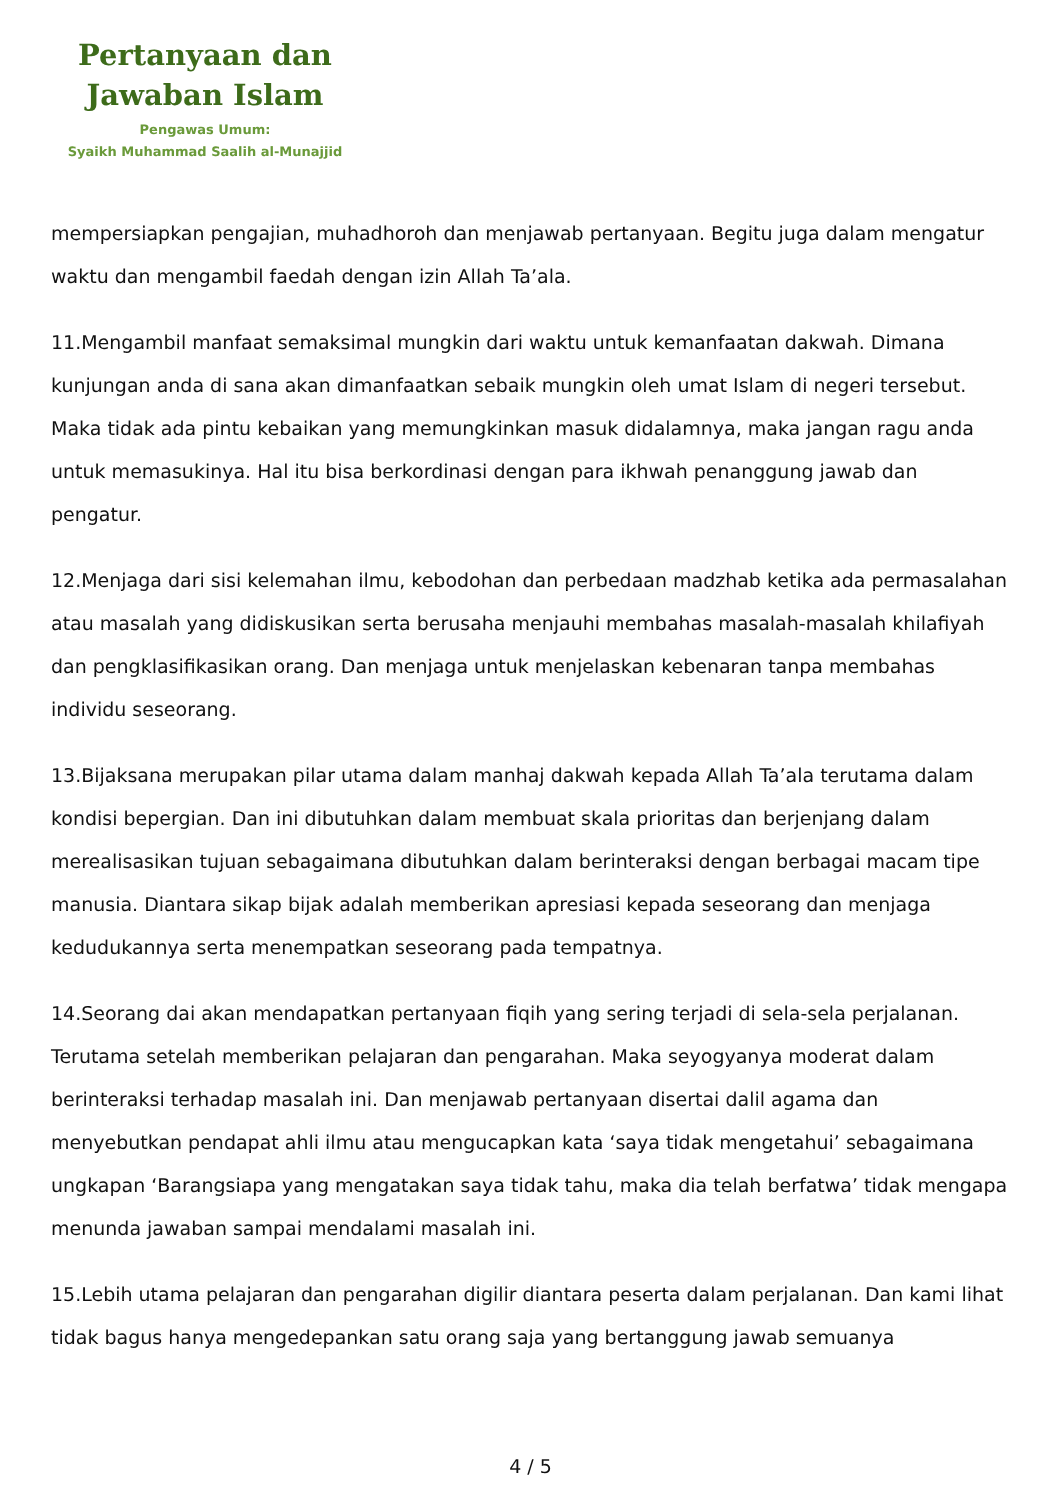Pertanyaan dan
Jawaban Islam
Pengawas Umum:
Syaikh Muhammad Saalih al-Munajjid
mempersiapkan pengajian, muhadhoroh dan menjawab pertanyaan. Begitu juga dalam mengatur waktu dan mengambil faedah dengan izin Allah Ta’ala.
11.Mengambil manfaat semaksimal mungkin dari waktu untuk kemanfaatan dakwah. Dimana kunjungan anda di sana akan dimanfaatkan sebaik mungkin oleh umat Islam di negeri tersebut. Maka tidak ada pintu kebaikan yang memungkinkan masuk didalamnya, maka jangan ragu anda untuk memasukinya. Hal itu bisa berkordinasi dengan para ikhwah penanggung jawab dan pengatur.
12.Menjaga dari sisi kelemahan ilmu, kebodohan dan perbedaan madzhab ketika ada permasalahan atau masalah yang didiskusikan serta berusaha menjauhi membahas masalah-masalah khilafiyah dan pengklasifikasikan orang. Dan menjaga untuk menjelaskan kebenaran tanpa membahas individu seseorang.
13.Bijaksana merupakan pilar utama dalam manhaj dakwah kepada Allah Ta’ala terutama dalam kondisi bepergian. Dan ini dibutuhkan dalam membuat skala prioritas dan berjenjang dalam merealisasikan tujuan sebagaimana dibutuhkan dalam berinteraksi dengan berbagai macam tipe manusia. Diantara sikap bijak adalah memberikan apresiasi kepada seseorang dan menjaga kedudukannya serta menempatkan seseorang pada tempatnya.
14.Seorang dai akan mendapatkan pertanyaan fiqih yang sering terjadi di sela-sela perjalanan. Terutama setelah memberikan pelajaran dan pengarahan. Maka seyogyanya moderat dalam berinteraksi terhadap masalah ini. Dan menjawab pertanyaan disertai dalil agama dan menyebutkan pendapat ahli ilmu atau mengucapkan kata ‘saya tidak mengetahui’ sebagaimana ungkapan ‘Barangsiapa yang mengatakan saya tidak tahu, maka dia telah berfatwa’ tidak mengapa menunda jawaban sampai mendalami masalah ini.
15.Lebih utama pelajaran dan pengarahan digilir diantara peserta dalam perjalanan. Dan kami lihat tidak bagus hanya mengedepankan satu orang saja yang bertanggung jawab semuanya
4 / 5